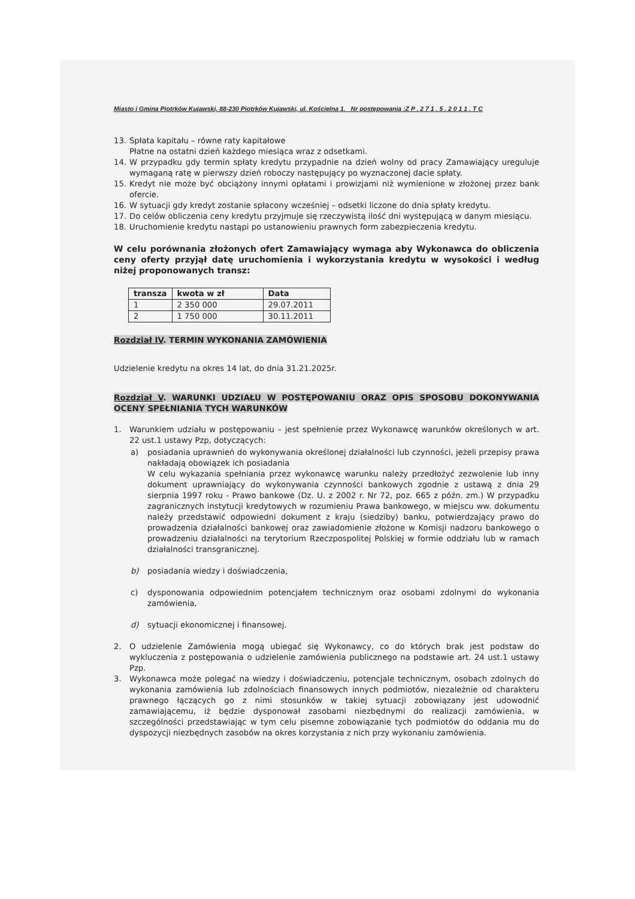Miasto i Gmina Piotrków Kujawski, 88-230 Piotrków Kujawski, ul. Kościelna 1. Nr postępowania :Z P . 2 7 1 . 5 . 2 0 1 1 . T C
13. Spłata kapitału – równe raty kapitałowe
Płatne na ostatni dzień każdego miesiąca wraz z odsetkami.
14. W przypadku gdy termin spłaty kredytu przypadnie na dzień wolny od pracy Zamawiający ureguluje wymaganą ratę w pierwszy dzień roboczy następujący po wyznaczonej dacie spłaty.
15. Kredyt nie może być obciążony innymi opłatami i prowizjami niż wymienione w złożonej przez bank ofercie.
16. W sytuacji gdy kredyt zostanie spłacony wcześniej – odsetki liczone do dnia spłaty kredytu.
17. Do celów obliczenia ceny kredytu przyjmuje się rzeczywistą ilość dni występującą w danym miesiącu.
18. Uruchomienie kredytu nastąpi po ustanowieniu prawnych form zabezpieczenia kredytu.
W celu porównania złożonych ofert Zamawiający wymaga aby Wykonawca do obliczenia ceny oferty przyjął datę uruchomienia i wykorzystania kredytu w wysokości i według niżej proponowanych transz:
| transza | kwota w zł | Data |
| --- | --- | --- |
| 1 | 2 350 000 | 29.07.2011 |
| 2 | 1 750 000 | 30.11.2011 |
Rozdział IV. TERMIN WYKONANIA ZAMÓWIENIA
Udzielenie kredytu na okres 14 lat, do dnia 31.21.2025r.
Rozdział V. WARUNKI UDZIAŁU W POSTĘPOWANIU ORAZ OPIS SPOSOBU DOKONYWANIA OCENY SPEŁNIANIA TYCH WARUNKÓW
1. Warunkiem udziału w postępowaniu – jest spełnienie przez Wykonawcę warunków określonych w art. 22 ust.1 ustawy Pzp, dotyczących:
a) posiadania uprawnień do wykonywania określonej działalności lub czynności, jeżeli przepisy prawa nakładają obowiązek ich posiadania
W celu wykazania spełniania przez wykonawcę warunku należy przedłożyć zezwolenie lub inny dokument uprawniający do wykonywania czynności bankowych zgodnie z ustawą z dnia 29 sierpnia 1997 roku - Prawo bankowe (Dz. U. z 2002 r. Nr 72, poz. 665 z późn. zm.) W przypadku zagranicznych instytucji kredytowych w rozumieniu Prawa bankowego, w miejscu ww. dokumentu należy przedstawić odpowiedni dokument z kraju (siedziby) banku, potwierdzający prawo do prowadzenia działalności bankowej oraz zawiadomienie złożone w Komisji nadzoru bankowego o prowadzeniu działalności na terytorium Rzeczpospolitej Polskiej w formie oddziału lub w ramach działalności transgranicznej.
b) posiadania wiedzy i doświadczenia,
c) dysponowania odpowiednim potencjałem technicznym oraz osobami zdolnymi do wykonania zamówienia,
d) sytuacji ekonomicznej i finansowej.
2. O udzielenie Zamówienia mogą ubiegać się Wykonawcy, co do których brak jest podstaw do wykluczenia z postępowania o udzielenie zamówienia publicznego na podstawie art. 24 ust.1 ustawy Pzp.
3. Wykonawca może polegać na wiedzy i doświadczeniu, potencjale technicznym, osobach zdolnych do wykonania zamówienia lub zdolnościach finansowych innych podmiotów, niezależnie od charakteru prawnego łączących go z nimi stosunków w takiej sytuacji zobowiązany jest udowodnić zamawiającemu, iż będzie dysponował zasobami niezbędnymi do realizacji zamówienia, w szczególności przedstawiając w tym celu pisemne zobowiązanie tych podmiotów do oddania mu do dyspozycji niezbędnych zasobów na okres korzystania z nich przy wykonaniu zamówienia.